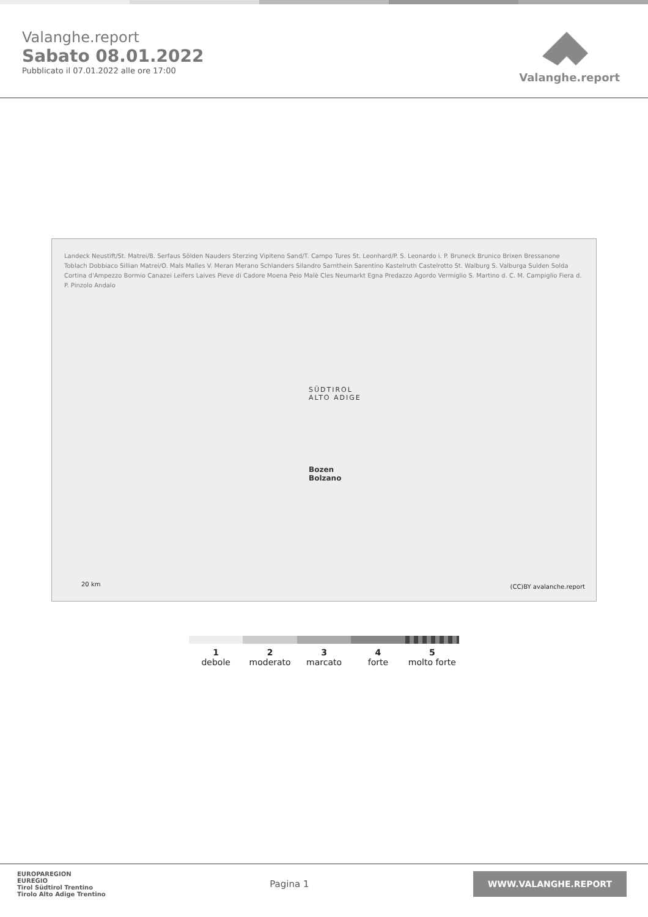Valanghe.report
Sabato 08.01.2022
Pubblicato il 07.01.2022 alle ore 17:00
Valanghe.report
SÜDTIROL
ALTO ADIGE
Bozen
Bolzano
Landeck Neustift/St. Matrei/B. Serfaus Sölden Nauders Sterzing Vipiteno Sand/T. Campo Tures St. Leonhard/P. S. Leonardo i. P. Bruneck Brunico Brixen Bressanone Toblach Dobbiaco Sillian Matrei/O. Mals Malles V. Meran Merano Schlanders Silandro Sarnthein Sarentino Kastelruth Castelrotto St. Walburg S. Valburga Sulden Solda Cortina d'Ampezzo Bormio Canazei Leifers Laives Pieve di Cadore Moena Peio Malè Cles Neumarkt Egna Predazzo Agordo Vermiglio S. Martino d. C. M. Campiglio Fiera d. P. Pinzolo Andalo
20 km (CC)BY avalanche.report
1
debole
2
moderato
3
marcato
4
forte
5
molto forte
EUROPAREGION
EUREGIO
Tirol Südtirol Trentino
Tirolo Alto Adige Trentino
Pagina 1
WWW.VALANGHE.REPORT